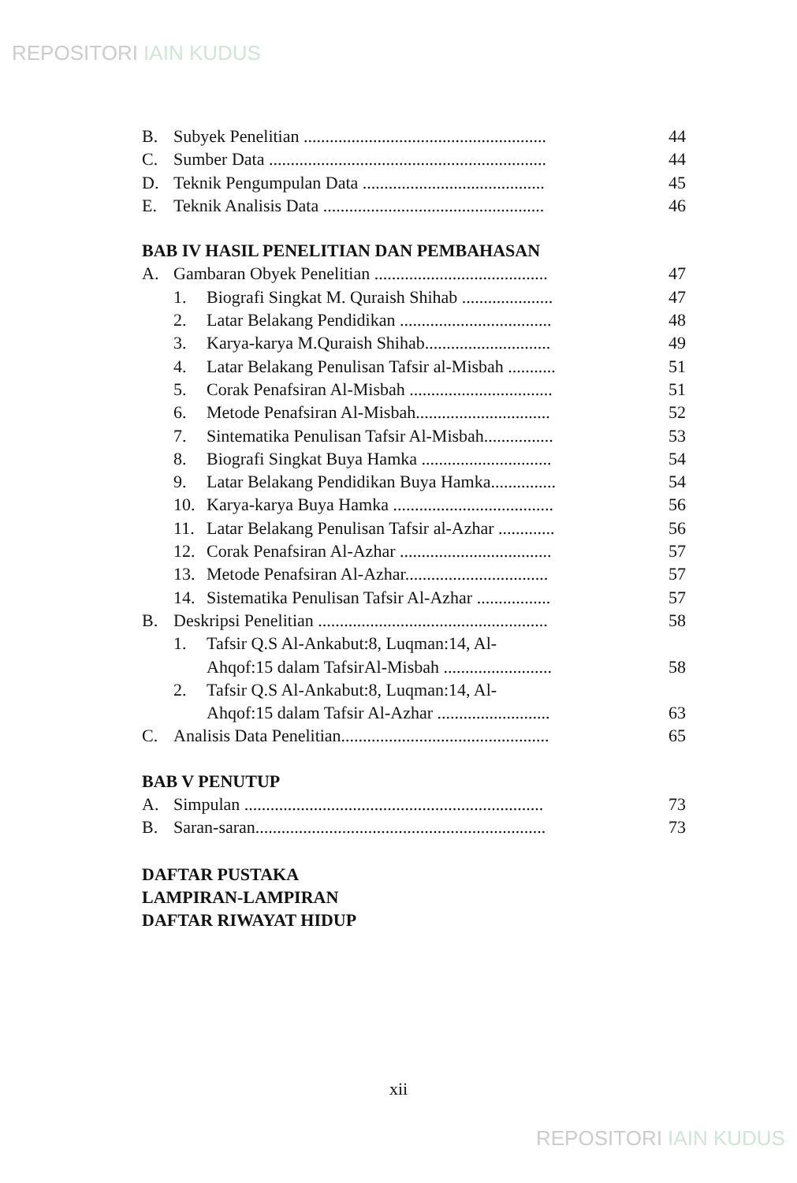REPOSITORI IAIN KUDUS
B. Subyek Penelitian ........................................................ 44
C. Sumber Data ................................................................ 44
D. Teknik Pengumpulan Data .......................................... 45
E. Teknik Analisis Data ................................................... 46
BAB IV HASIL PENELITIAN DAN PEMBAHASAN
A. Gambaran Obyek Penelitian ........................................ 47
1. Biografi Singkat M. Quraish Shihab ..................... 47
2. Latar Belakang Pendidikan ................................... 48
3. Karya-karya M.Quraish Shihab............................. 49
4. Latar Belakang Penulisan Tafsir al-Misbah ........... 51
5. Corak Penafsiran Al-Misbah ................................. 51
6. Metode Penafsiran Al-Misbah............................... 52
7. Sintematika Penulisan Tafsir Al-Misbah................ 53
8. Biografi Singkat Buya Hamka .............................. 54
9. Latar Belakang Pendidikan Buya Hamka............... 54
10. Karya-karya Buya Hamka ..................................... 56
11. Latar Belakang Penulisan Tafsir al-Azhar ............. 56
12. Corak Penafsiran Al-Azhar ................................... 57
13. Metode Penafsiran Al-Azhar................................. 57
14. Sistematika Penulisan Tafsir Al-Azhar ................. 57
B. Deskripsi Penelitian ..................................................... 58
1. Tafsir Q.S Al-Ankabut:8, Luqman:14, Al-
Ahqof:15 dalam TafsirAl-Misbah ......................... 58
2. Tafsir Q.S Al-Ankabut:8, Luqman:14, Al-
Ahqof:15 dalam Tafsir Al-Azhar .......................... 63
C. Analisis Data Penelitian................................................ 65
BAB V PENUTUP
A. Simpulan ..................................................................... 73
B. Saran-saran................................................................... 73
DAFTAR PUSTAKA
LAMPIRAN-LAMPIRAN
DAFTAR RIWAYAT HIDUP
xii
REPOSITORI IAIN KUDUS